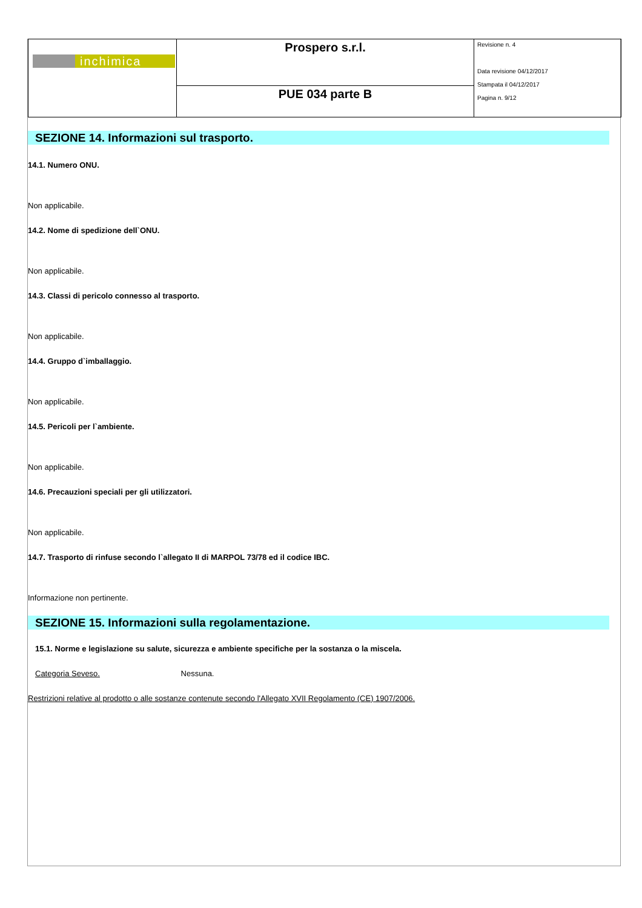| inchimica | Prospero s.r.l. | Revisione n. 4 Data revisione 04/12/2017 Stampata il 04/12/2017 Pagina n. 9/12 |
| | PUE 034 parte B | |
SEZIONE 14. Informazioni sul trasporto.
14.1. Numero ONU.
Non applicabile.
14.2. Nome di spedizione dell`ONU.
Non applicabile.
14.3. Classi di pericolo connesso al trasporto.
Non applicabile.
14.4. Gruppo d`imballaggio.
Non applicabile.
14.5. Pericoli per l`ambiente.
Non applicabile.
14.6. Precauzioni speciali per gli utilizzatori.
Non applicabile.
14.7. Trasporto di rinfuse secondo l`allegato II di MARPOL 73/78 ed il codice IBC.
Informazione non pertinente.
SEZIONE 15. Informazioni sulla regolamentazione.
15.1. Norme e legislazione su salute, sicurezza e ambiente specifiche per la sostanza o la miscela.
Categoria Seveso. Nessuna.
Restrizioni relative al prodotto o alle sostanze contenute secondo l'Allegato XVII Regolamento (CE) 1907/2006.